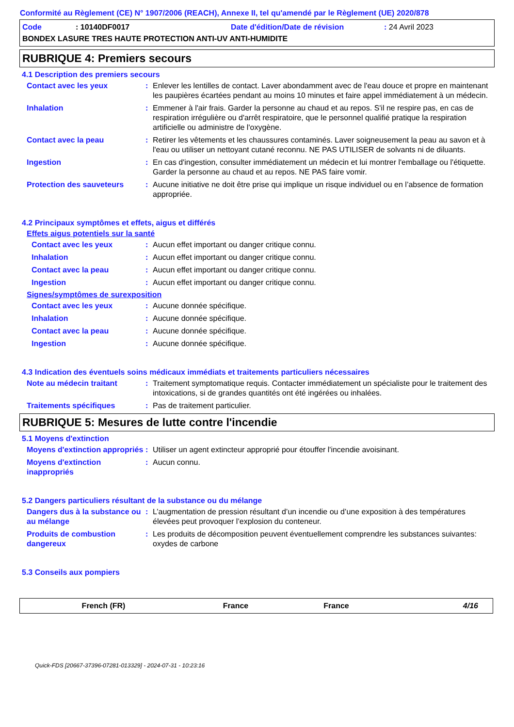Conformité au Règlement (CE) N° 1907/2006 (REACH), Annexe II, tel qu'amendé par le Règlement (UE) 2020/878
Code: 10140DF0017 Date d'édition/Date de révision: 24 Avril 2023
BONDEX LASURE TRES HAUTE PROTECTION ANTI-UV ANTI-HUMIDITE
RUBRIQUE 4: Premiers secours
4.1 Description des premiers secours
Contact avec les yeux: Enlever les lentilles de contact. Laver abondamment avec de l'eau douce et propre en maintenant les paupières écartées pendant au moins 10 minutes et faire appel immédiatement à un médecin.
Inhalation: Emmener à l'air frais. Garder la personne au chaud et au repos. S'il ne respire pas, en cas de respiration irrégulière ou d'arrêt respiratoire, que le personnel qualifié pratique la respiration artificielle ou administre de l'oxygène.
Contact avec la peau: Retirer les vêtements et les chaussures contaminés. Laver soigneusement la peau au savon et à l'eau ou utiliser un nettoyant cutané reconnu. NE PAS UTILISER de solvants ni de diluants.
Ingestion: En cas d'ingestion, consulter immédiatement un médecin et lui montrer l'emballage ou l'étiquette. Garder la personne au chaud et au repos. NE PAS faire vomir.
Protection des sauveteurs: Aucune initiative ne doit être prise qui implique un risque individuel ou en l’absence de formation appropriée.
4.2 Principaux symptômes et effets, aigus et différés
Effets aigus potentiels sur la santé
Contact avec les yeux: Aucun effet important ou danger critique connu.
Inhalation: Aucun effet important ou danger critique connu.
Contact avec la peau: Aucun effet important ou danger critique connu.
Ingestion: Aucun effet important ou danger critique connu.
Signes/symptômes de surexposition
Contact avec les yeux: Aucune donnée spécifique.
Inhalation: Aucune donnée spécifique.
Contact avec la peau: Aucune donnée spécifique.
Ingestion: Aucune donnée spécifique.
4.3 Indication des éventuels soins médicaux immédiats et traitements particuliers nécessaires
Note au médecin traitant: Traitement symptomatique requis. Contacter immédiatement un spécialiste pour le traitement des intoxications, si de grandes quantités ont été ingérées ou inhalées.
Traitements spécifiques: Pas de traitement particulier.
RUBRIQUE 5: Mesures de lutte contre l'incendie
5.1 Moyens d'extinction
Moyens d'extinction appropriés: Utiliser un agent extincteur approprié pour étouffer l'incendie avoisinant.
Moyens d'extinction inappropriés: Aucun connu.
5.2 Dangers particuliers résultant de la substance ou du mélange
Dangers dus à la substance ou au mélange: L’augmentation de pression résultant d’un incendie ou d’une exposition à des températures élevées peut provoquer l’explosion du conteneur.
Produits de combustion dangereux: Les produits de décomposition peuvent éventuellement comprendre les substances suivantes:
oxydes de carbone
5.3 Conseils aux pompiers
French (FR) France France 4/16
Quick-FDS [20667-37396-07281-013329] - 2024-07-31 - 10:23:16